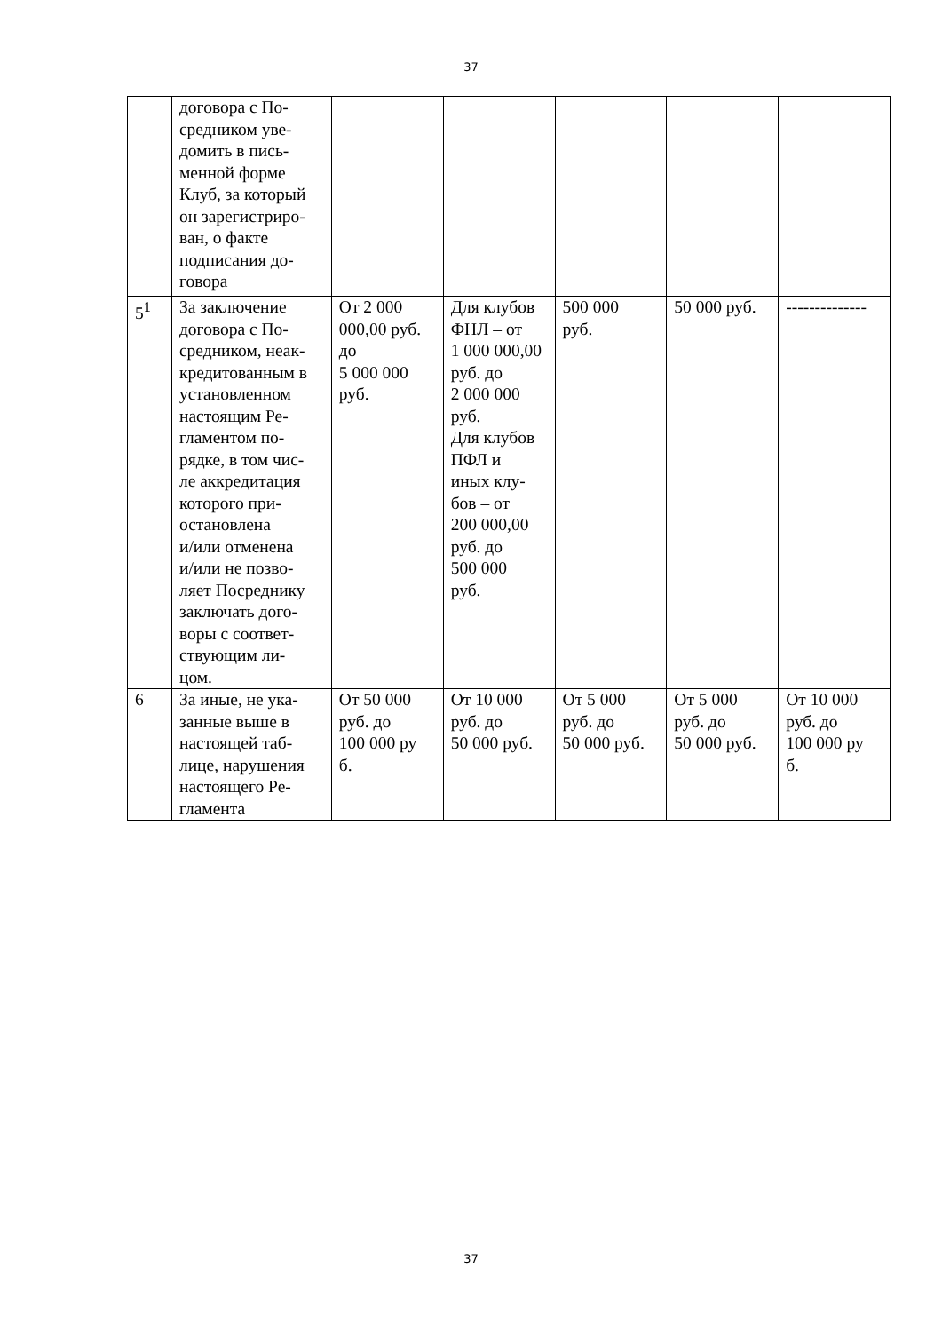37
| | договора с По- средником уве- домить в пись- менной форме Клуб, за который он зарегистриро- ван, о факте подписания до- говора | | | | | |
| 5<sup>1</sup> | За заключение договора с По- средником, неак- кредитованным в установленном настоящим Ре- гламентом по- рядке, в том чис- ле аккредитация которого при- остановлена и/или отменена и/или не позво- ляет Посреднику заключать дого- воры с соответ- ствующим ли- цом. | От 2 000 000,00 руб. до 5 000 000 руб. | Для клубов ФНЛ – от 1 000 000,00 руб. до 2 000 000 руб. Для клубов ПФЛ и иных клу- бов – от 200 000,00 руб. до 500 000 руб. | 500 000 руб. | 50 000 руб. | -------------- |
| 6 | За иные, не ука- занные выше в настоящей таб- лице, нарушения настоящего Ре- гламента | От 50 000 руб. до 100 000 ру б. | От 10 000 руб. до 50 000 руб. | От 5 000 руб. до 50 000 руб. | От 5 000 руб. до 50 000 руб. | От 10 000 руб. до 100 000 ру б. |
37